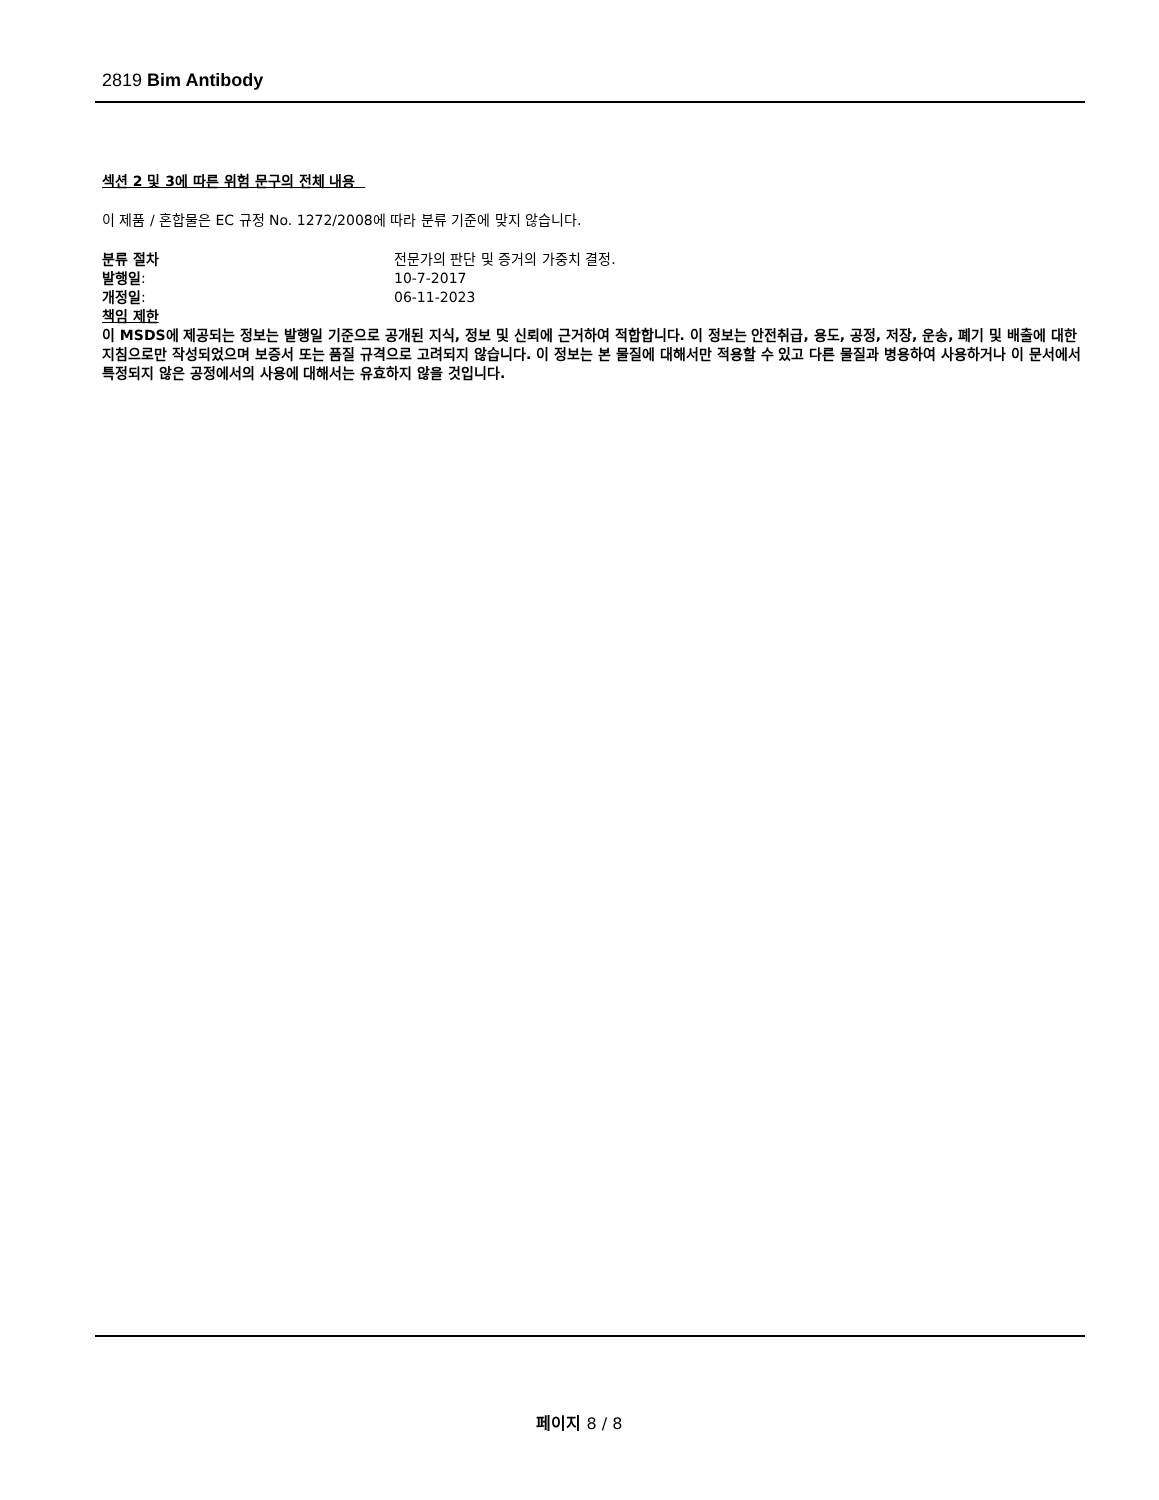2819 Bim Antibody
섹션 2 및 3에 따른 위험 문구의 전체 내용
이 제품 / 혼합물은 EC 규정 No. 1272/2008에 따라 분류 기준에 맞지 않습니다.
분류 절차 전문가의 판단 및 증거의 가중치 결정.
발행일: 10-7-2017
개정일: 06-11-2023
책임 제한
이 MSDS에 제공되는 정보는 발행일 기준으로 공개된 지식, 정보 및 신뢰에 근거하여 적합합니다. 이 정보는 안전취급, 용도, 공정, 저장, 운송, 폐기 및 배출에 대한 지침으로만 작성되었으며 보증서 또는 품질 규격으로 고려되지 않습니다. 이 정보는 본 물질에 대해서만 적용할 수 있고 다른 물질과 병용하여 사용하거나 이 문서에서 특정되지 않은 공정에서의 사용에 대해서는 유효하지 않을 것입니다.
페이지 8 / 8